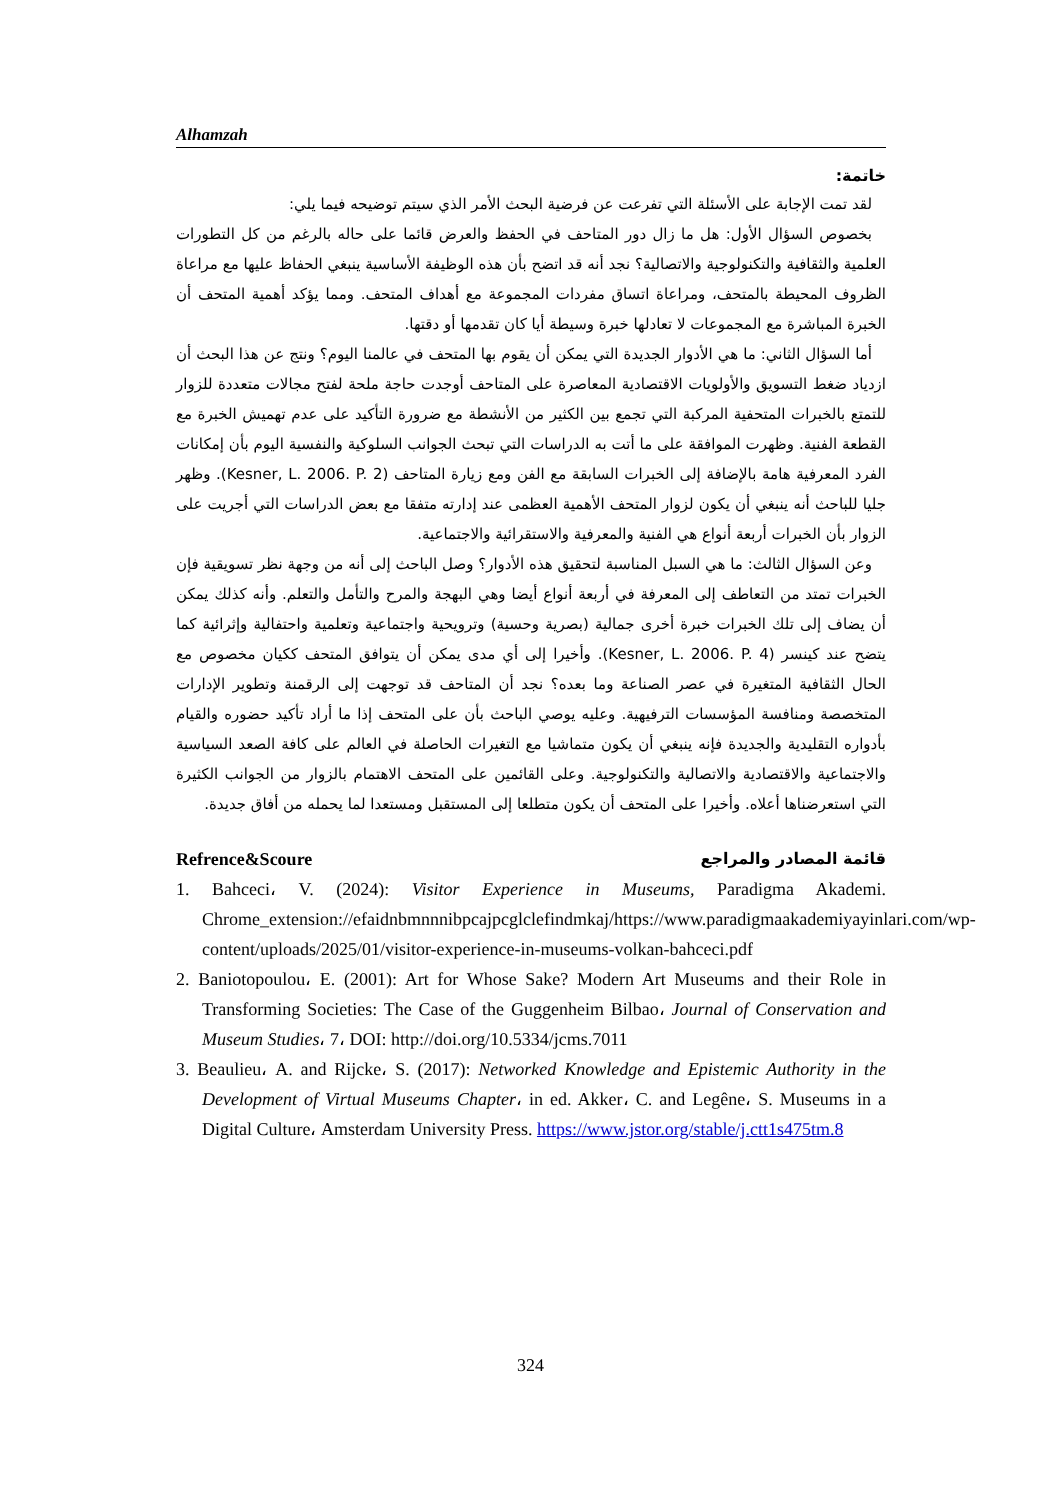Alhamzah
خاتمة:
لقد تمت الإجابة على الأسئلة التي تفرعت عن فرضية البحث الأمر الذي سيتم توضيحه فيما يلي:
بخصوص السؤال الأول: هل ما زال دور المتاحف في الحفظ والعرض قائما على حاله بالرغم من كل التطورات العلمية والثقافية والتكنولوجية والاتصالية؟ نجد أنه قد اتضح بأن هذه الوظيفة الأساسية ينبغي الحفاظ عليها مع مراعاة الظروف المحيطة بالمتحف، ومراعاة اتساق مفردات المجموعة مع أهداف المتحف. ومما يؤكد أهمية المتحف أن الخبرة المباشرة مع المجموعات لا تعادلها خبرة وسيطة أيا كان تقدمها أو دقتها.
أما السؤال الثاني: ما هي الأدوار الجديدة التي يمكن أن يقوم بها المتحف في عالمنا اليوم؟ ونتج عن هذا البحث أن ازدياد ضغط التسويق والأولويات الاقتصادية المعاصرة على المتاحف أوجدت حاجة ملحة لفتح مجالات متعددة للزوار للتمتع بالخبرات المتحفية المركبة التي تجمع بين الكثير من الأنشطة مع ضرورة التأكيد على عدم تهميش الخبرة مع القطعة الفنية. وظهرت الموافقة على ما أتت به الدراسات التي تبحث الجوانب السلوكية والنفسية اليوم بأن إمكانات الفرد المعرفية هامة بالإضافة إلى الخبرات السابقة مع الفن ومع زيارة المتاحف (Kesner, L. 2006. P. 2). وظهر جليا للباحث أنه ينبغي أن يكون لزوار المتحف الأهمية العظمى عند إدارته متفقا مع بعض الدراسات التي أجريت على الزوار بأن الخبرات أربعة أنواع هي الفنية والمعرفية والاستقرائية والاجتماعية.
وعن السؤال الثالث: ما هي السبل المناسبة لتحقيق هذه الأدوار؟ وصل الباحث إلى أنه من وجهة نظر تسويقية فإن الخبرات تمتد من التعاطف إلى المعرفة في أربعة أنواع أيضا وهي البهجة والمرح والتأمل والتعلم. وأنه كذلك يمكن أن يضاف إلى تلك الخبرات خبرة أخرى جمالية (بصرية وحسية) وترويحية واجتماعية وتعلمية واحتفالية وإثرائية كما يتضح عند كينسر (Kesner, L. 2006. P. 4). وأخيرا إلى أي مدى يمكن أن يتوافق المتحف ككيان مخصوص مع الحال الثقافية المتغيرة في عصر الصناعة وما بعده؟ نجد أن المتاحف قد توجهت إلى الرقمنة وتطوير الإدارات المتخصصة ومنافسة المؤسسات الترفيهية. وعليه يوصي الباحث بأن على المتحف إذا ما أراد تأكيد حضوره والقيام بأدواره التقليدية والجديدة فإنه ينبغي أن يكون متماشيا مع التغيرات الحاصلة في العالم على كافة الصعد السياسية والاجتماعية والاقتصادية والاتصالية والتكنولوجية. وعلى القائمين على المتحف الاهتمام بالزوار من الجوانب الكثيرة التي استعرضناها أعلاه. وأخيرا على المتحف أن يكون متطلعا إلى المستقبل ومستعدا لما يحمله من أفاق جديدة.
Refrence&Scoure قائمة المصادر والمراجع
1. Bahceci، V. (2024): Visitor Experience in Museums, Paradigma Akademi. Chrome_extension://efaidnbmnnnibpcajpcglclefindmkaj/https://www.paradigmaakademiyayinlari.com/wp-content/uploads/2025/01/visitor-experience-in-museums-volkan-bahceci.pdf
2. Baniotopoulou، E. (2001): Art for Whose Sake? Modern Art Museums and their Role in Transforming Societies: The Case of the Guggenheim Bilbao، Journal of Conservation and Museum Studies، 7، DOI: http://doi.org/10.5334/jcms.7011
3. Beaulieu، A. and Rijcke، S. (2017): Networked Knowledge and Epistemic Authority in the Development of Virtual Museums Chapter، in ed. Akker، C. and Legêne، S. Museums in a Digital Culture، Amsterdam University Press. https://www.jstor.org/stable/j.ctt1s475tm.8
324